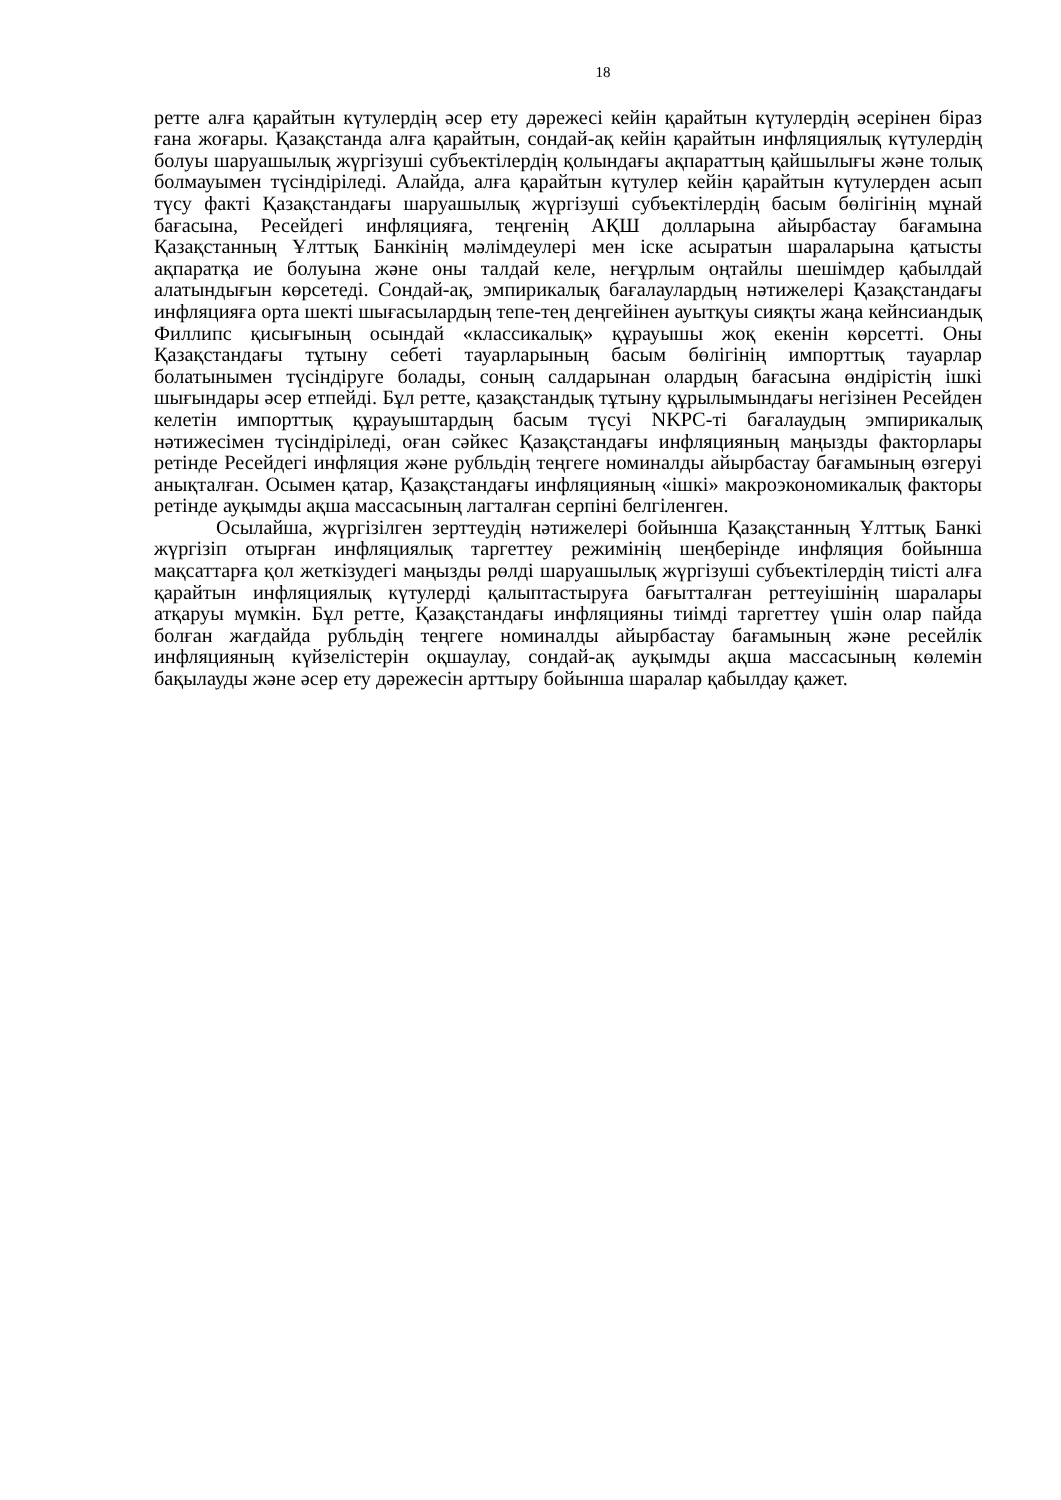18
ретте алға қарайтын күтулердің әсер ету дәрежесі кейін қарайтын күтулердің әсерінен біраз ғана жоғары. Қазақстанда алға қарайтын, сондай-ақ кейін қарайтын инфляциялық күтулердің болуы шаруашылық жүргізуші субъектілердің қолындағы ақпараттың қайшылығы және толық болмауымен түсіндіріледі. Алайда, алға қарайтын күтулер кейін қарайтын күтулерден асып түсу факті Қазақстандағы шаруашылық жүргізуші субъектілердің басым бөлігінің мұнай бағасына, Ресейдегі инфляцияға, теңгенің АҚШ долларына айырбастау бағамына Қазақстанның Ұлттық Банкінің мәлімдеулері мен іске асыратын шараларына қатысты ақпаратқа ие болуына және оны талдай келе, неғұрлым оңтайлы шешімдер қабылдай алатындығын көрсетеді. Сондай-ақ, эмпирикалық бағалаулардың нәтижелері Қазақстандағы инфляцияға орта шекті шығасылардың тепе-тең деңгейінен ауытқуы сияқты жаңа кейнсиандық Филлипс қисығының осындай «классикалық» құрауышы жоқ екенін көрсетті. Оны Қазақстандағы тұтыну себеті тауарларының басым бөлігінің импорттық тауарлар болатынымен түсіндіруге болады, соның салдарынан олардың бағасына өндірістің ішкі шығындары әсер етпейді. Бұл ретте, қазақстандық тұтыну құрылымындағы негізінен Ресейден келетін импорттық құрауыштардың басым түсуі NKPC-ті бағалаудың эмпирикалық нәтижесімен түсіндіріледі, оған сәйкес Қазақстандағы инфляцияның маңызды факторлары ретінде Ресейдегі инфляция және рубльдің теңгеге номиналды айырбастау бағамының өзгеруі анықталған. Осымен қатар, Қазақстандағы инфляцияның «ішкі» макроэкономикалық факторы ретінде ауқымды ақша массасының лагталған серпіні белгіленген.
Осылайша, жүргізілген зерттеудің нәтижелері бойынша Қазақстанның Ұлттық Банкі жүргізіп отырған инфляциялық таргеттеу режимінің шеңберінде инфляция бойынша мақсаттарға қол жеткізудегі маңызды рөлді шаруашылық жүргізуші субъектілердің тиісті алға қарайтын инфляциялық күтулерді қалыптастыруға бағытталған реттеуішінің шаралары атқаруы мүмкін. Бұл ретте, Қазақстандағы инфляцияны тиімді таргеттеу үшін олар пайда болған жағдайда рубльдің теңгеге номиналды айырбастау бағамының және ресейлік инфляцияның күйзелістерін оқшаулау, сондай-ақ ауқымды ақша массасының көлемін бақылауды және әсер ету дәрежесін арттыру бойынша шаралар қабылдау қажет.